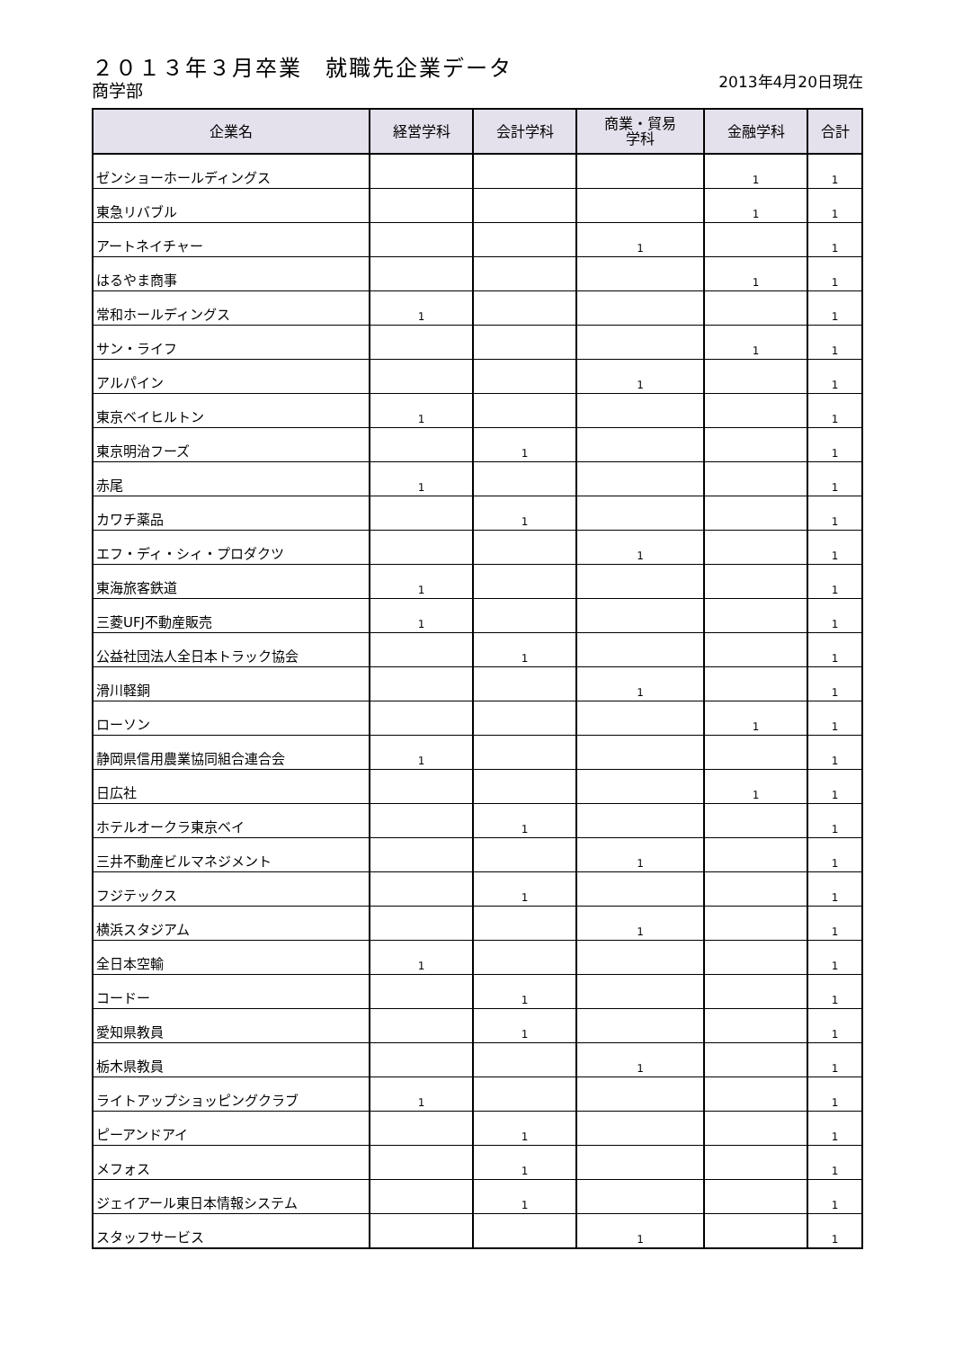２０１３年３月卒業　就職先企業データ
商学部 2013年4月20日現在
| 企業名 | 経営学科 | 会計学科 | 商業・貿易 学科 | 金融学科 | 合計 |
| --- | --- | --- | --- | --- | --- |
| ゼンショーホールディングス | | | | 1 | 1 |
| 東急リバブル | | | | 1 | 1 |
| アートネイチャー | | | 1 | | 1 |
| はるやま商事 | | | | 1 | 1 |
| 常和ホールディングス | 1 | | | | 1 |
| サン・ライフ | | | | 1 | 1 |
| アルパイン | | | 1 | | 1 |
| 東京ベイヒルトン | 1 | | | | 1 |
| 東京明治フーズ | | 1 | | | 1 |
| 赤尾 | 1 | | | | 1 |
| カワチ薬品 | | 1 | | | 1 |
| エフ・ディ・シィ・プロダクツ | | | 1 | | 1 |
| 東海旅客鉄道 | 1 | | | | 1 |
| 三菱UFJ不動産販売 | 1 | | | | 1 |
| 公益社団法人全日本トラック協会 | | 1 | | | 1 |
| 滑川軽銅 | | | 1 | | 1 |
| ローソン | | | | 1 | 1 |
| 静岡県信用農業協同組合連合会 | 1 | | | | 1 |
| 日広社 | | | | 1 | 1 |
| ホテルオークラ東京ベイ | | 1 | | | 1 |
| 三井不動産ビルマネジメント | | | 1 | | 1 |
| フジテックス | | 1 | | | 1 |
| 横浜スタジアム | | | 1 | | 1 |
| 全日本空輸 | 1 | | | | 1 |
| コードー | | 1 | | | 1 |
| 愛知県教員 | | 1 | | | 1 |
| 栃木県教員 | | | 1 | | 1 |
| ライトアップショッピングクラブ | 1 | | | | 1 |
| ピーアンドアイ | | 1 | | | 1 |
| メフォス | | 1 | | | 1 |
| ジェイアール東日本情報システム | | 1 | | | 1 |
| スタッフサービス | | | 1 | | 1 |